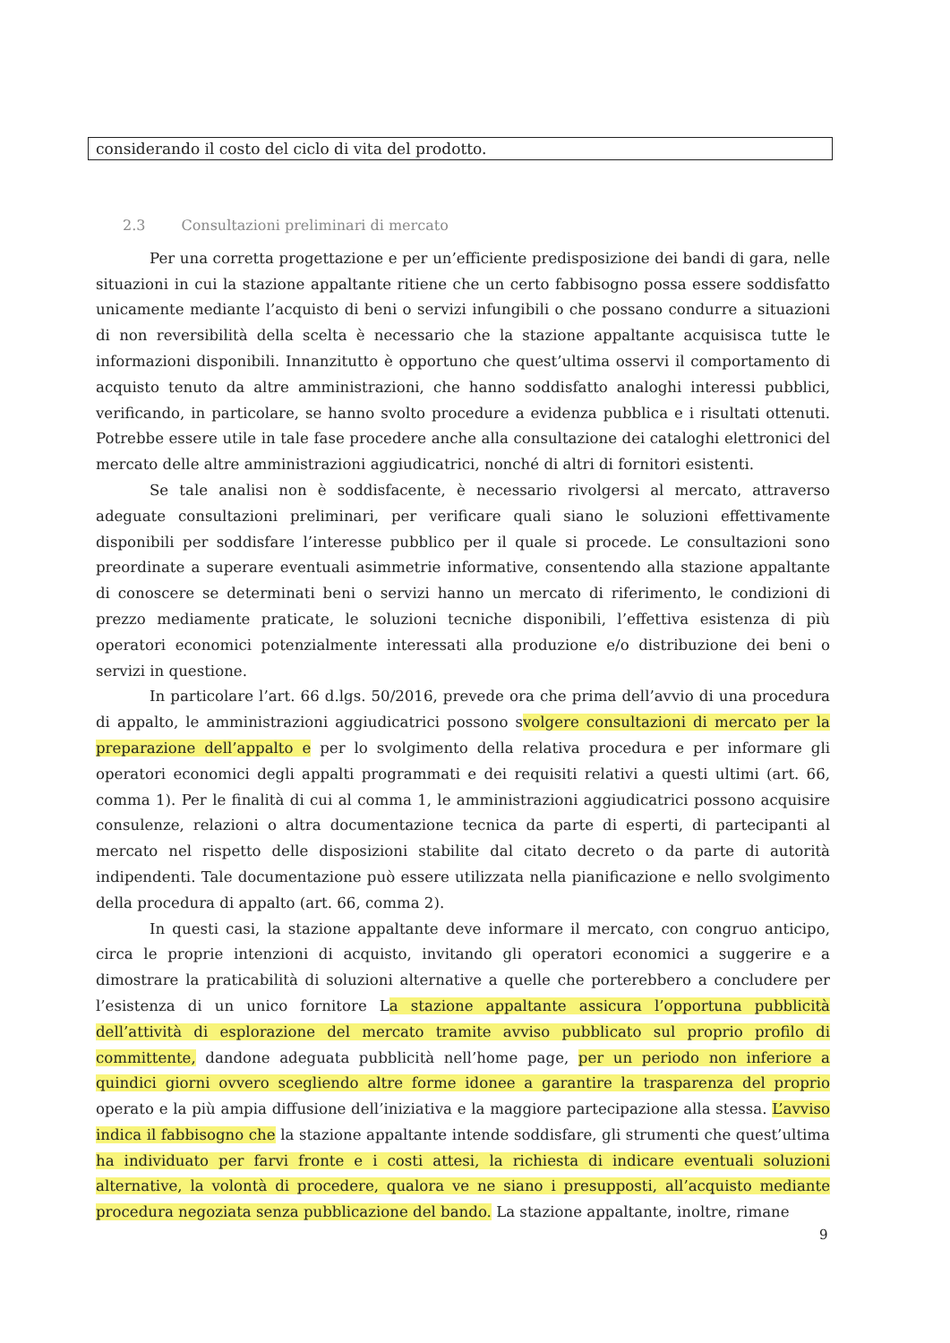considerando il costo del ciclo di vita del prodotto.
2.3 Consultazioni preliminari di mercato
Per una corretta progettazione e per un’efficiente predisposizione dei bandi di gara, nelle situazioni in cui la stazione appaltante ritiene che un certo fabbisogno possa essere soddisfatto unicamente mediante l’acquisto di beni o servizi infungibili o che possano condurre a situazioni di non reversibilità della scelta è necessario che la stazione appaltante acquisisca tutte le informazioni disponibili. Innanzitutto è opportuno che quest’ultima osservi il comportamento di acquisto tenuto da altre amministrazioni, che hanno soddisfatto analoghi interessi pubblici, verificando, in particolare, se hanno svolto procedure a evidenza pubblica e i risultati ottenuti. Potrebbe essere utile in tale fase procedere anche alla consultazione dei cataloghi elettronici del mercato delle altre amministrazioni aggiudicatrici, nonché di altri di fornitori esistenti.
Se tale analisi non è soddisfacente, è necessario rivolgersi al mercato, attraverso adeguate consultazioni preliminari, per verificare quali siano le soluzioni effettivamente disponibili per soddisfare l’interesse pubblico per il quale si procede. Le consultazioni sono preordinate a superare eventuali asimmetrie informative, consentendo alla stazione appaltante di conoscere se determinati beni o servizi hanno un mercato di riferimento, le condizioni di prezzo mediamente praticate, le soluzioni tecniche disponibili, l’effettiva esistenza di più operatori economici potenzialmente interessati alla produzione e/o distribuzione dei beni o servizi in questione.
In particolare l’art. 66 d.lgs. 50/2016, prevede ora che prima dell’avvio di una procedura di appalto, le amministrazioni aggiudicatrici possono svolgere consultazioni di mercato per la preparazione dell’appalto e per lo svolgimento della relativa procedura e per informare gli operatori economici degli appalti programmati e dei requisiti relativi a questi ultimi (art. 66, comma 1). Per le finalità di cui al comma 1, le amministrazioni aggiudicatrici possono acquisire consulenze, relazioni o altra documentazione tecnica da parte di esperti, di partecipanti al mercato nel rispetto delle disposizioni stabilite dal citato decreto o da parte di autorità indipendenti. Tale documentazione può essere utilizzata nella pianificazione e nello svolgimento della procedura di appalto (art. 66, comma 2).
In questi casi, la stazione appaltante deve informare il mercato, con congruo anticipo, circa le proprie intenzioni di acquisto, invitando gli operatori economici a suggerire e a dimostrare la praticabilità di soluzioni alternative a quelle che porterebbero a concludere per l’esistenza di un unico fornitore La stazione appaltante assicura l’opportuna pubblicità dell’attività di esplorazione del mercato tramite avviso pubblicato sul proprio profilo di committente, dandone adeguata pubblicità nell’home page, per un periodo non inferiore a quindici giorni ovvero scegliendo altre forme idonee a garantire la trasparenza del proprio operato e la più ampia diffusione dell’iniziativa e la maggiore partecipazione alla stessa. L’avviso indica il fabbisogno che la stazione appaltante intende soddisfare, gli strumenti che quest’ultima ha individuato per farvi fronte e i costi attesi, la richiesta di indicare eventuali soluzioni alternative, la volontà di procedere, qualora ve ne siano i presupposti, all’acquisto mediante procedura negoziata senza pubblicazione del bando. La stazione appaltante, inoltre, rimane
9